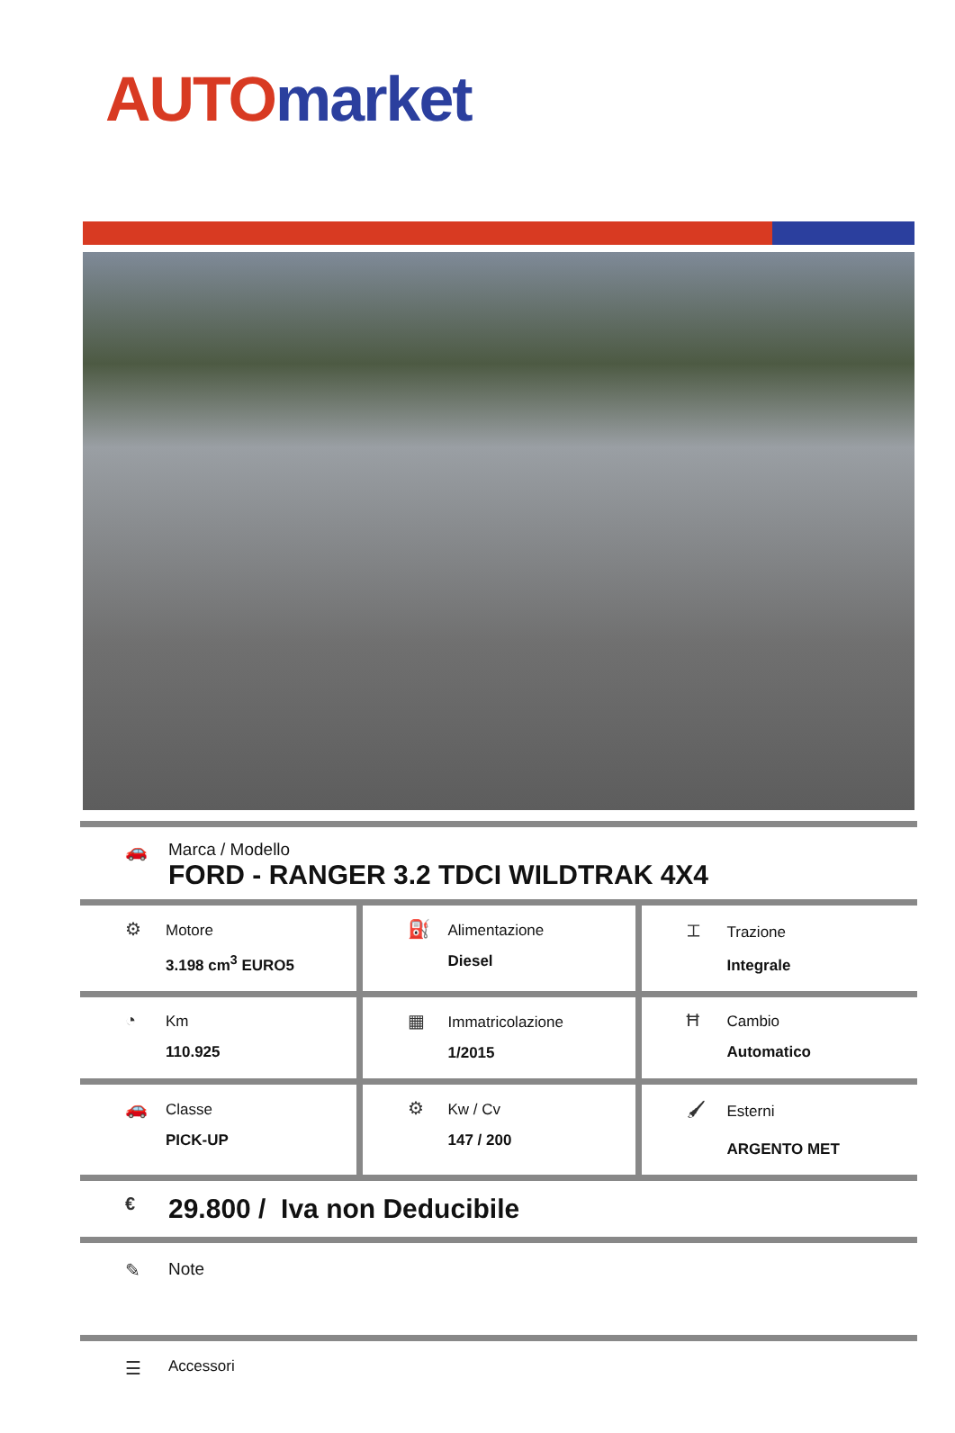AUTO market
🚗 Marca / Modello
FORD - RANGER 3.2 TDCI WILDTRAK 4X4
| ⚙ Motore 3.198 cm<sup>3</sup> EURO5 | ⛽ Alimentazione Diesel | ⌶ Trazione Integrale |
| ◔ Km 110.925 | ▦ Immatricolazione 1/2015 | Ħ Cambio Automatico |
| 🚗 Classe PICK-UP | ⚙ Kw / Cv 147 / 200 | 🖌 Esterni ARGENTO MET |
€
29.800 / Iva non Deducibile
✎ Note
☰
Accessori